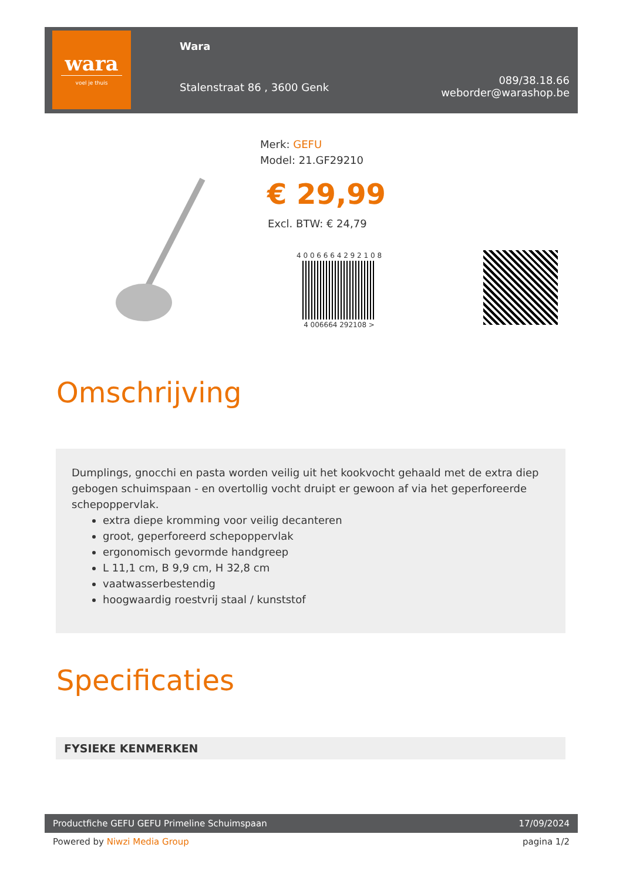wara
voel je thuis
Wara
Stalenstraat 86 , 3600 Genk
089/38.18.66
weborder@warashop.be
Merk: GEFU
Model: 21.GF29210
€ 29,99
Excl. BTW: € 24,79
4 0 0 6 6 6 4 2 9 2 1 0 8
4 006664 292108 >
Omschrijving
Dumplings, gnocchi en pasta worden veilig uit het kookvocht gehaald met de extra diep gebogen schuimspaan - en overtollig vocht druipt er gewoon af via het geperforeerde schepoppervlak.
extra diepe kromming voor veilig decanteren
groot, geperforeerd schepoppervlak
ergonomisch gevormde handgreep
L 11,1 cm, B 9,9 cm, H 32,8 cm
vaatwasserbestendig
hoogwaardig roestvrij staal / kunststof
Specificaties
FYSIEKE KENMERKEN
Productfiche GEFU GEFU Primeline Schuimspaan 17/09/2024
Powered by Niwzi Media Group pagina 1/2